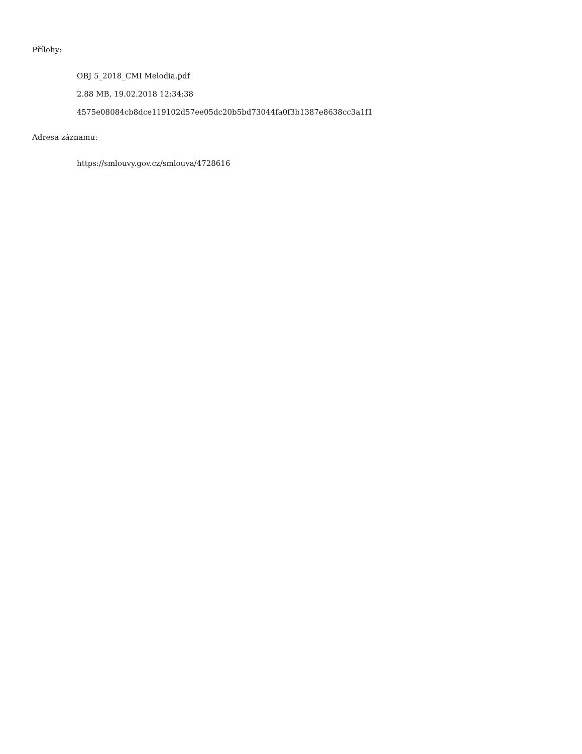Přílohy:
OBJ 5_2018_CMI Melodia.pdf
2.88 MB, 19.02.2018 12:34:38
4575e08084cb8dce119102d57ee05dc20b5bd73044fa0f3b1387e8638cc3a1f1
Adresa záznamu:
https://smlouvy.gov.cz/smlouva/4728616